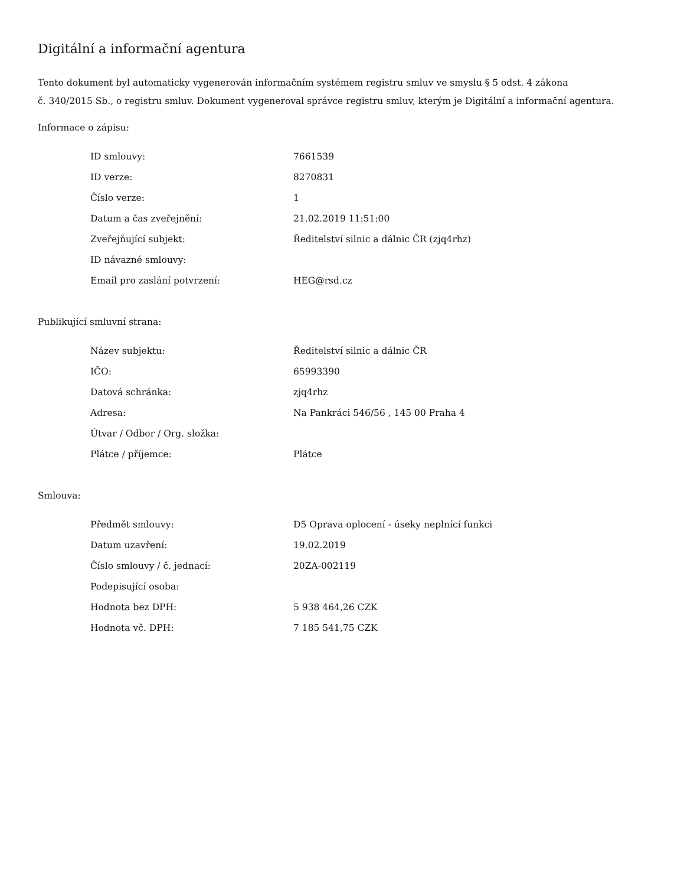Digitální a informační agentura
Tento dokument byl automaticky vygenerován informačním systémem registru smluv ve smyslu § 5 odst. 4 zákona
č. 340/2015 Sb., o registru smluv. Dokument vygeneroval správce registru smluv, kterým je Digitální a informační agentura.
Informace o zápisu:
| ID smlouvy: | 7661539 |
| ID verze: | 8270831 |
| Číslo verze: | 1 |
| Datum a čas zveřejnění: | 21.02.2019 11:51:00 |
| Zveřejňující subjekt: | Ředitelství silnic a dálnic ČR (zjq4rhz) |
| ID návazné smlouvy: | |
| Email pro zaslání potvrzení: | HEG@rsd.cz |
Publikující smluvní strana:
| Název subjektu: | Ředitelství silnic a dálnic ČR |
| IČO: | 65993390 |
| Datová schránka: | zjq4rhz |
| Adresa: | Na Pankráci 546/56 , 145 00 Praha 4 |
| Útvar / Odbor / Org. složka: | |
| Plátce / příjemce: | Plátce |
Smlouva:
| Předmět smlouvy: | D5 Oprava oplocení - úseky neplnící funkci |
| Datum uzavření: | 19.02.2019 |
| Číslo smlouvy / č. jednací: | 20ZA-002119 |
| Podepisující osoba: | |
| Hodnota bez DPH: | 5 938 464,26 CZK |
| Hodnota vč. DPH: | 7 185 541,75 CZK |